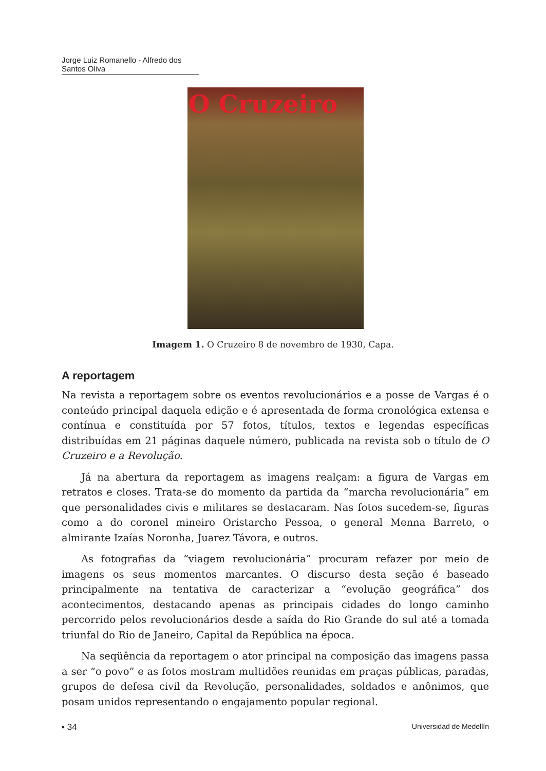Jorge Luiz Romanello - Alfredo dos Santos Oliva
O Cruzeiro
Imagem 1. O Cruzeiro 8 de novembro de 1930, Capa.
A reportagem
Na revista a reportagem sobre os eventos revolucionários e a posse de Vargas é o conteúdo principal daquela edição e é apresentada de forma cronológica extensa e contínua e constituída por 57 fotos, títulos, textos e legendas específicas distribuídas em 21 páginas daquele número, publicada na revista sob o título de O Cruzeiro e a Revolução.
Já na abertura da reportagem as imagens realçam: a figura de Vargas em retratos e closes. Trata-se do momento da partida da “marcha revolucionária” em que personalidades civis e militares se destacaram. Nas fotos sucedem-se, figuras como a do coronel mineiro Oristarcho Pessoa, o general Menna Barreto, o almirante Izaías Noronha, Juarez Távora, e outros.
As fotografias da “viagem revolucionária” procuram refazer por meio de imagens os seus momentos marcantes. O discurso desta seção é baseado principalmente na tentativa de caracterizar a “evolução geográfica” dos acontecimentos, destacando apenas as principais cidades do longo caminho percorrido pelos revolucionários desde a saída do Rio Grande do sul até a tomada triunfal do Rio de Janeiro, Capital da República na época.
Na seqüência da reportagem o ator principal na composição das imagens passa a ser “o povo” e as fotos mostram multidões reunidas em praças públicas, paradas, grupos de defesa civil da Revolução, personalidades, soldados e anônimos, que posam unidos representando o engajamento popular regional.
▪ 34 Universidad de Medellín